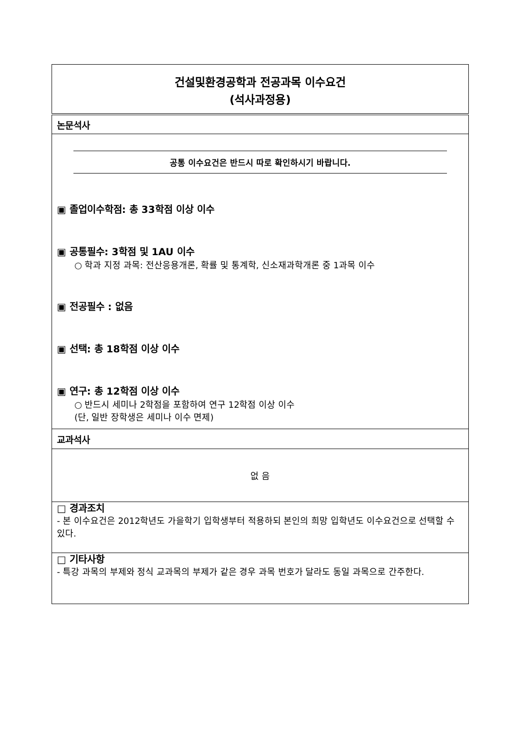건설및환경공학과 전공과목 이수요건
(석사과정용)
| 논문석사 |
| 공통 이수요건은 반드시 따로 확인하시기 바랍니다. ▣ 졸업이수학점: 총 33학점 이상 이수 ▣ 공통필수: 3학점 및 1AU 이수 ○ 학과 지정 과목: 전산응용개론, 확률 및 통계학, 신소재과학개론 중 1과목 이수 ▣ 전공필수 : 없음 ▣ 선택: 총 18학점 이상 이수 ▣ 연구: 총 12학점 이상 이수 ○ 반드시 세미나 2학점을 포함하여 연구 12학점 이상 이수 (단, 일반 장학생은 세미나 이수 면제) |
| 교과석사 |
| 없 음 |
| □ 경과조치 - 본 이수요건은 2012학년도 가을학기 입학생부터 적용하되 본인의 희망 입학년도 이수요건으로 선택할 수 있다. |
| □ 기타사항 - 특강 과목의 부제와 정식 교과목의 부제가 같은 경우 과목 번호가 달라도 동일 과목으로 간주한다. |